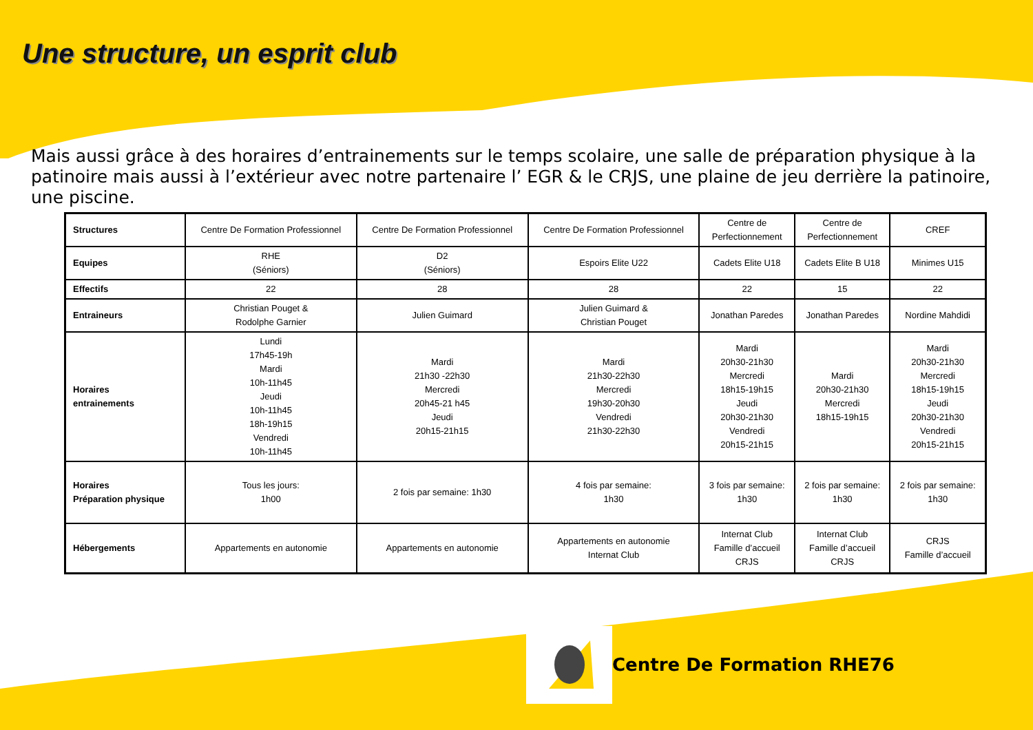Une structure, un esprit club
Mais aussi grâce à des horaires d’entrainements sur le temps scolaire, une salle de préparation physique à la patinoire mais aussi à l’extérieur avec notre partenaire l’ EGR & le CRJS, une plaine de jeu derrière la patinoire, une piscine.
| Structures | Centre De Formation Professionnel | Centre De Formation Professionnel | Centre De Formation Professionnel | Centre de Perfectionnement | Centre de Perfectionnement | CREF |
| Equipes | RHE (Séniors) | D2 (Séniors) | Espoirs Elite U22 | Cadets Elite U18 | Cadets Elite B U18 | Minimes U15 |
| Effectifs | 22 | 28 | 28 | 22 | 15 | 22 |
| Entraineurs | Christian Pouget & Rodolphe Garnier | Julien Guimard | Julien Guimard & Christian Pouget | Jonathan Paredes | Jonathan Paredes | Nordine Mahdidi |
| Horaires entrainements | Lundi 17h45-19h Mardi 10h-11h45 Jeudi 10h-11h45 18h-19h15 Vendredi 10h-11h45 | Mardi 21h30 -22h30 Mercredi 20h45-21 h45 Jeudi 20h15-21h15 | Mardi 21h30-22h30 Mercredi 19h30-20h30 Vendredi 21h30-22h30 | Mardi 20h30-21h30 Mercredi 18h15-19h15 Jeudi 20h30-21h30 Vendredi 20h15-21h15 | Mardi 20h30-21h30 Mercredi 18h15-19h15 | Mardi 20h30-21h30 Mercredi 18h15-19h15 Jeudi 20h30-21h30 Vendredi 20h15-21h15 |
| Horaires Préparation physique | Tous les jours: 1h00 | 2 fois par semaine: 1h30 | 4 fois par semaine: 1h30 | 3 fois par semaine: 1h30 | 2 fois par semaine: 1h30 | 2 fois par semaine: 1h30 |
| Hébergements | Appartements en autonomie | Appartements en autonomie | Appartements en autonomie Internat Club | Internat Club Famille d’accueil CRJS | Internat Club Famille d’accueil CRJS | CRJS Famille d’accueil |
Centre De Formation RHE76